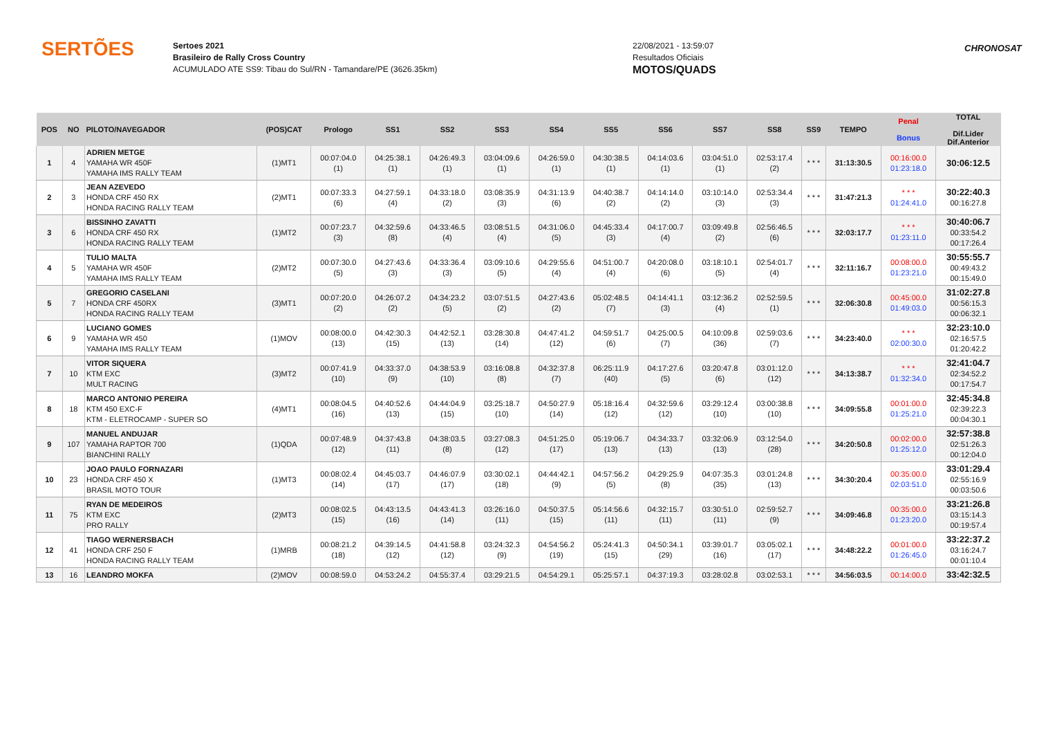SERTÕES
Sertoes 2021
Brasileiro de Rally Cross Country
ACUMULADO ATE SS9: Tibau do Sul/RN - Tamandare/PE (3626.35km)
22/08/2021 - 13:59:07
Resultados Oficiais
MOTOS/QUADS
CHRONOSAT
| POS | NO | PILOTO/NAVEGADOR | (POS)CAT | Prologo | SS1 | SS2 | SS3 | SS4 | SS5 | SS6 | SS7 | SS8 | SS9 | TEMPO | Penal Bonus | TOTAL Dif.Lider Dif.Anterior |
| --- | --- | --- | --- | --- | --- | --- | --- | --- | --- | --- | --- | --- | --- | --- | --- | --- |
| 1 | 4 | ADRIEN METGE YAMAHA WR 450F YAMAHA IMS RALLY TEAM | (1)MT1 | 00:07:04.0 (1) | 04:25:38.1 (1) | 04:26:49.3 (1) | 03:04:09.6 (1) | 04:26:59.0 (1) | 04:30:38.5 (1) | 04:14:03.6 (1) | 03:04:51.0 (1) | 02:53:17.4 (2) | * * * | 31:13:30.5 | 00:16:00.0 01:23:18.0 | 30:06:12.5 |
| 2 | 3 | JEAN AZEVEDO HONDA CRF 450 RX HONDA RACING RALLY TEAM | (2)MT1 | 00:07:33.3 (6) | 04:27:59.1 (4) | 04:33:18.0 (2) | 03:08:35.9 (3) | 04:31:13.9 (6) | 04:40:38.7 (2) | 04:14:14.0 (2) | 03:10:14.0 (3) | 02:53:34.4 (3) | * * * | 31:47:21.3 | * * * 01:24:41.0 | 30:22:40.3 00:16:27.8 |
| 3 | 6 | BISSINHO ZAVATTI HONDA CRF 450 RX HONDA RACING RALLY TEAM | (1)MT2 | 00:07:23.7 (3) | 04:32:59.6 (8) | 04:33:46.5 (4) | 03:08:51.5 (4) | 04:31:06.0 (5) | 04:45:33.4 (3) | 04:17:00.7 (4) | 03:09:49.8 (2) | 02:56:46.5 (6) | * * * | 32:03:17.7 | * * * 01:23:11.0 | 30:40:06.7 00:33:54.2 00:17:26.4 |
| 4 | 5 | TULIO MALTA YAMAHA WR 450F YAMAHA IMS RALLY TEAM | (2)MT2 | 00:07:30.0 (5) | 04:27:43.6 (3) | 04:33:36.4 (3) | 03:09:10.6 (5) | 04:29:55.6 (4) | 04:51:00.7 (4) | 04:20:08.0 (6) | 03:18:10.1 (5) | 02:54:01.7 (4) | * * * | 32:11:16.7 | 00:08:00.0 01:23:21.0 | 30:55:55.7 00:49:43.2 00:15:49.0 |
| 5 | 7 | GREGORIO CASELANI HONDA CRF 450RX HONDA RACING RALLY TEAM | (3)MT1 | 00:07:20.0 (2) | 04:26:07.2 (2) | 04:34:23.2 (5) | 03:07:51.5 (2) | 04:27:43.6 (2) | 05:02:48.5 (7) | 04:14:41.1 (3) | 03:12:36.2 (4) | 02:52:59.5 (1) | * * * | 32:06:30.8 | 00:45:00.0 01:49:03.0 | 31:02:27.8 00:56:15.3 00:06:32.1 |
| 6 | 9 | LUCIANO GOMES YAMAHA WR 450 YAMAHA IMS RALLY TEAM | (1)MOV | 00:08:00.0 (13) | 04:42:30.3 (15) | 04:42:52.1 (13) | 03:28:30.8 (14) | 04:47:41.2 (12) | 04:59:51.7 (6) | 04:25:00.5 (7) | 04:10:09.8 (36) | 02:59:03.6 (7) | * * * | 34:23:40.0 | * * * 02:00:30.0 | 32:23:10.0 02:16:57.5 01:20:42.2 |
| 7 | 10 | VITOR SIQUERA KTM EXC MULT RACING | (3)MT2 | 00:07:41.9 (10) | 04:33:37.0 (9) | 04:38:53.9 (10) | 03:16:08.8 (8) | 04:32:37.8 (7) | 06:25:11.9 (40) | 04:17:27.6 (5) | 03:20:47.8 (6) | 03:01:12.0 (12) | * * * | 34:13:38.7 | * * * 01:32:34.0 | 32:41:04.7 02:34:52.2 00:17:54.7 |
| 8 | 18 | MARCO ANTONIO PEREIRA KTM 450 EXC-F KTM - ELETROCAMP - SUPER SO | (4)MT1 | 00:08:04.5 (16) | 04:40:52.6 (13) | 04:44:04.9 (15) | 03:25:18.7 (10) | 04:50:27.9 (14) | 05:18:16.4 (12) | 04:32:59.6 (12) | 03:29:12.4 (10) | 03:00:38.8 (10) | * * * | 34:09:55.8 | 00:01:00.0 01:25:21.0 | 32:45:34.8 02:39:22.3 00:04:30.1 |
| 9 | 107 | MANUEL ANDUJAR YAMAHA RAPTOR 700 BIANCHINI RALLY | (1)QDA | 00:07:48.9 (12) | 04:37:43.8 (11) | 04:38:03.5 (8) | 03:27:08.3 (12) | 04:51:25.0 (17) | 05:19:06.7 (13) | 04:34:33.7 (13) | 03:32:06.9 (13) | 03:12:54.0 (28) | * * * | 34:20:50.8 | 00:02:00.0 01:25:12.0 | 32:57:38.8 02:51:26.3 00:12:04.0 |
| 10 | 23 | JOAO PAULO FORNAZARI HONDA CRF 450 X BRASIL MOTO TOUR | (1)MT3 | 00:08:02.4 (14) | 04:45:03.7 (17) | 04:46:07.9 (17) | 03:30:02.1 (18) | 04:44:42.1 (9) | 04:57:56.2 (5) | 04:29:25.9 (8) | 04:07:35.3 (35) | 03:01:24.8 (13) | * * * | 34:30:20.4 | 00:35:00.0 02:03:51.0 | 33:01:29.4 02:55:16.9 00:03:50.6 |
| 11 | 75 | RYAN DE MEDEIROS KTM EXC PRO RALLY | (2)MT3 | 00:08:02.5 (15) | 04:43:13.5 (16) | 04:43:41.3 (14) | 03:26:16.0 (11) | 04:50:37.5 (15) | 05:14:56.6 (11) | 04:32:15.7 (11) | 03:30:51.0 (11) | 02:59:52.7 (9) | * * * | 34:09:46.8 | 00:35:00.0 01:23:20.0 | 33:21:26.8 03:15:14.3 00:19:57.4 |
| 12 | 41 | TIAGO WERNERSBACH HONDA CRF 250 F HONDA RACING RALLY TEAM | (1)MRB | 00:08:21.2 (18) | 04:39:14.5 (12) | 04:41:58.8 (12) | 03:24:32.3 (9) | 04:54:56.2 (19) | 05:24:41.3 (15) | 04:50:34.1 (29) | 03:39:01.7 (16) | 03:05:02.1 (17) | * * * | 34:48:22.2 | 00:01:00.0 01:26:45.0 | 33:22:37.2 03:16:24.7 00:01:10.4 |
| 13 | 16 | LEANDRO MOKFA | (2)MOV | 00:08:59.0 | 04:53:24.2 | 04:55:37.4 | 03:29:21.5 | 04:54:29.1 | 05:25:57.1 | 04:37:19.3 | 03:28:02.8 | 03:02:53.1 | * * * | 34:56:03.5 | 00:14:00.0 | 33:42:32.5 |